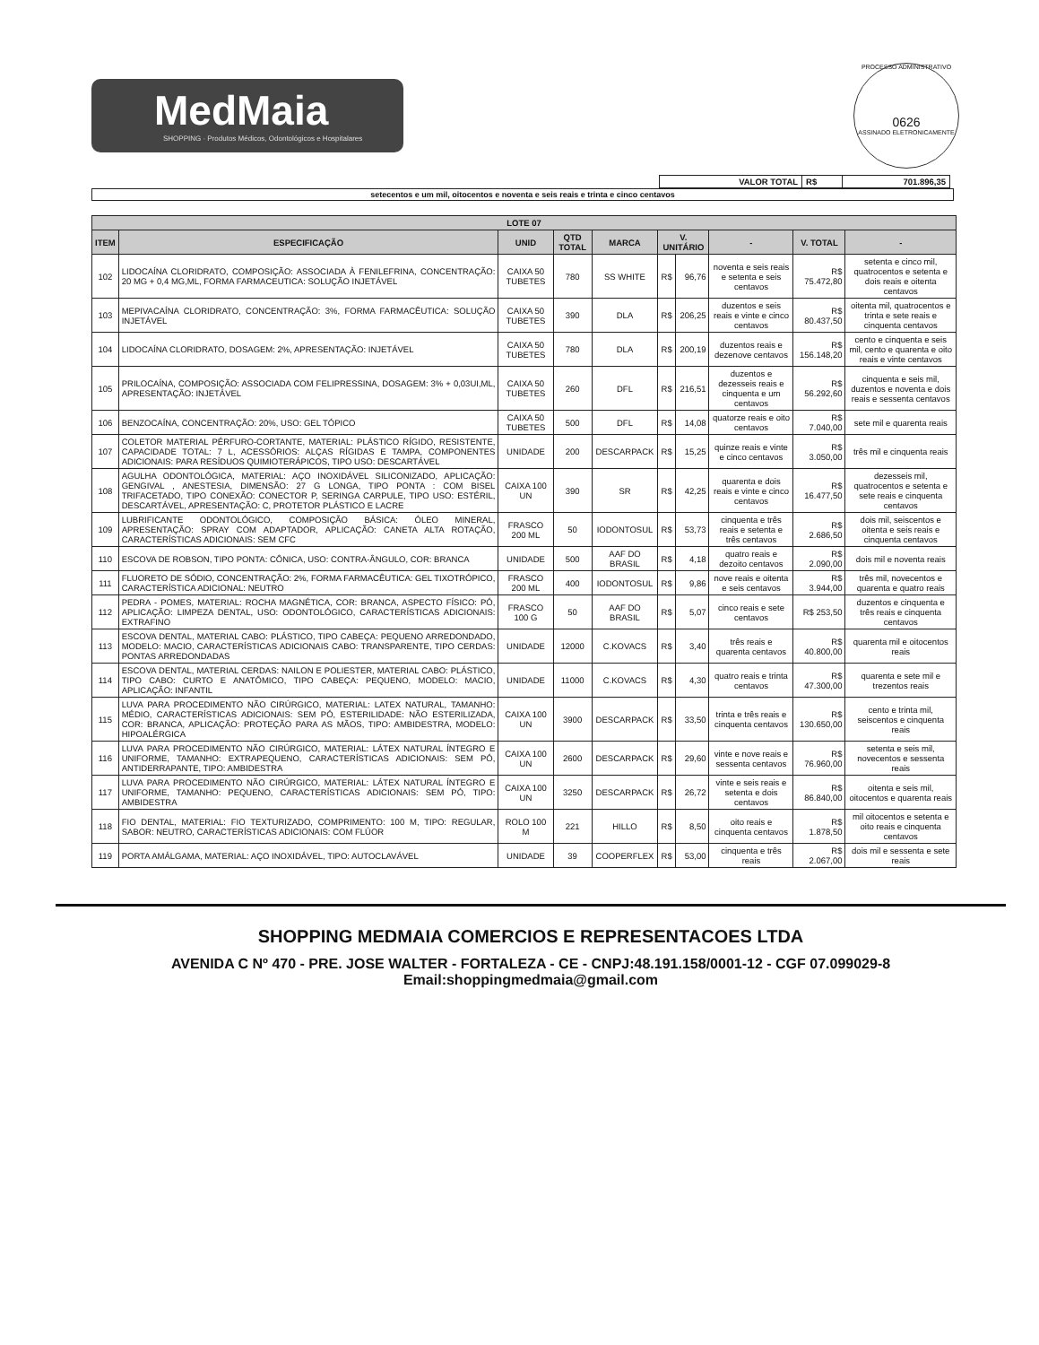MedMaia
SHOPPING · Produtos Médicos, Odontológicos e Hospitalares
PROCESSO ADMINISTRATIVO
0626
ASSINADO ELETRONICAMENTE
| VALOR TOTAL | R$ | 701.896,35 |
setecentos e um mil, oitocentos e noventa e seis reais e trinta e cinco centavos
| LOTE 07 | | | | | | | | | |
| --- | --- | --- | --- | --- | --- | --- | --- | --- | --- |
| ITEM | ESPECIFICAÇÃO | UNID | QTD TOTAL | MARCA | V. UNITÁRIO | | - | V. TOTAL | - |
| 102 | LIDOCAÍNA CLORIDRATO, COMPOSIÇÃO: ASSOCIADA À FENILEFRINA, CONCENTRAÇÃO: 20 MG + 0,4 MG,ML, FORMA FARMACEUTICA: SOLUÇÃO INJETÁVEL | CAIXA 50 TUBETES | 780 | SS WHITE | R$ | 96,76 | noventa e seis reais e setenta e seis centavos | R$ 75.472,80 | setenta e cinco mil, quatrocentos e setenta e dois reais e oitenta centavos |
| 103 | MEPIVACAÍNA CLORIDRATO, CONCENTRAÇÃO: 3%, FORMA FARMACÊUTICA: SOLUÇÃO INJETÁVEL | CAIXA 50 TUBETES | 390 | DLA | R$ | 206,25 | duzentos e seis reais e vinte e cinco centavos | R$ 80.437,50 | oitenta mil, quatrocentos e trinta e sete reais e cinquenta centavos |
| 104 | LIDOCAÍNA CLORIDRATO, DOSAGEM: 2%, APRESENTAÇÃO: INJETÁVEL | CAIXA 50 TUBETES | 780 | DLA | R$ | 200,19 | duzentos reais e dezenove centavos | R$ 156.148,20 | cento e cinquenta e seis mil, cento e quarenta e oito reais e vinte centavos |
| 105 | PRILOCAÍNA, COMPOSIÇÃO: ASSOCIADA COM FELIPRESSINA, DOSAGEM: 3% + 0,03UI,ML, APRESENTAÇÃO: INJETÁVEL | CAIXA 50 TUBETES | 260 | DFL | R$ | 216,51 | duzentos e dezesseis reais e cinquenta e um centavos | R$ 56.292,60 | cinquenta e seis mil, duzentos e noventa e dois reais e sessenta centavos |
| 106 | BENZOCAÍNA, CONCENTRAÇÃO: 20%, USO: GEL TÓPICO | CAIXA 50 TUBETES | 500 | DFL | R$ | 14,08 | quatorze reais e oito centavos | R$ 7.040,00 | sete mil e quarenta reais |
| 107 | COLETOR MATERIAL PÉRFURO-CORTANTE, MATERIAL: PLÁSTICO RÍGIDO, RESISTENTE, CAPACIDADE TOTAL: 7 L, ACESSÓRIOS: ALÇAS RÍGIDAS E TAMPA, COMPONENTES ADICIONAIS: PARA RESÍDUOS QUIMIOTERÁPICOS, TIPO USO: DESCARTÁVEL | UNIDADE | 200 | DESCARPACK | R$ | 15,25 | quinze reais e vinte e cinco centavos | R$ 3.050,00 | três mil e cinquenta reais |
| 108 | AGULHA ODONTOLÓGICA, MATERIAL: AÇO INOXIDÁVEL SILICONIZADO, APLICAÇÃO: GENGIVAL , ANESTESIA, DIMENSÃO: 27 G LONGA, TIPO PONTA : COM BISEL TRIFACETADO, TIPO CONEXÃO: CONECTOR P, SERINGA CARPULE, TIPO USO: ESTÉRIL, DESCARTÁVEL, APRESENTAÇÃO: C, PROTETOR PLÁSTICO E LACRE | CAIXA 100 UN | 390 | SR | R$ | 42,25 | quarenta e dois reais e vinte e cinco centavos | R$ 16.477,50 | dezesseis mil, quatrocentos e setenta e sete reais e cinquenta centavos |
| 109 | LUBRIFICANTE ODONTOLÓGICO, COMPOSIÇÃO BÁSICA: ÓLEO MINERAL, APRESENTAÇÃO: SPRAY COM ADAPTADOR, APLICAÇÃO: CANETA ALTA ROTAÇÃO, CARACTERÍSTICAS ADICIONAIS: SEM CFC | FRASCO 200 ML | 50 | IODONTOSUL | R$ | 53,73 | cinquenta e três reais e setenta e três centavos | R$ 2.686,50 | dois mil, seiscentos e oitenta e seis reais e cinquenta centavos |
| 110 | ESCOVA DE ROBSON, TIPO PONTA: CÔNICA, USO: CONTRA-ÂNGULO, COR: BRANCA | UNIDADE | 500 | AAF DO BRASIL | R$ | 4,18 | quatro reais e dezoito centavos | R$ 2.090,00 | dois mil e noventa reais |
| 111 | FLUORETO DE SÓDIO, CONCENTRAÇÃO: 2%, FORMA FARMACÊUTICA: GEL TIXOTRÓPICO, CARACTERÍSTICA ADICIONAL: NEUTRO | FRASCO 200 ML | 400 | IODONTOSUL | R$ | 9,86 | nove reais e oitenta e seis centavos | R$ 3.944,00 | três mil, novecentos e quarenta e quatro reais |
| 112 | PEDRA - POMES, MATERIAL: ROCHA MAGNÉTICA, COR: BRANCA, ASPECTO FÍSICO: PÓ, APLICAÇÃO: LIMPEZA DENTAL, USO: ODONTOLÓGICO, CARACTERÍSTICAS ADICIONAIS: EXTRAFINO | FRASCO 100 G | 50 | AAF DO BRASIL | R$ | 5,07 | cinco reais e sete centavos | R$ 253,50 | duzentos e cinquenta e três reais e cinquenta centavos |
| 113 | ESCOVA DENTAL, MATERIAL CABO: PLÁSTICO, TIPO CABEÇA: PEQUENO ARREDONDADO, MODELO: MACIO, CARACTERÍSTICAS ADICIONAIS CABO: TRANSPARENTE, TIPO CERDAS: PONTAS ARREDONDADAS | UNIDADE | 12000 | C.KOVACS | R$ | 3,40 | três reais e quarenta centavos | R$ 40.800,00 | quarenta mil e oitocentos reais |
| 114 | ESCOVA DENTAL, MATERIAL CERDAS: NAILON E POLIESTER, MATERIAL CABO: PLÁSTICO, TIPO CABO: CURTO E ANATÔMICO, TIPO CABEÇA: PEQUENO, MODELO: MACIO, APLICAÇÃO: INFANTIL | UNIDADE | 11000 | C.KOVACS | R$ | 4,30 | quatro reais e trinta centavos | R$ 47.300,00 | quarenta e sete mil e trezentos reais |
| 115 | LUVA PARA PROCEDIMENTO NÃO CIRÚRGICO, MATERIAL: LATEX NATURAL, TAMANHO: MÉDIO, CARACTERÍSTICAS ADICIONAIS: SEM PÓ, ESTERILIDADE: NÃO ESTERILIZADA, COR: BRANCA, APLICAÇÃO: PROTEÇÃO PARA AS MÃOS, TIPO: AMBIDESTRA, MODELO: HIPOALÉRGICA | CAIXA 100 UN | 3900 | DESCARPACK | R$ | 33,50 | trinta e três reais e cinquenta centavos | R$ 130.650,00 | cento e trinta mil, seiscentos e cinquenta reais |
| 116 | LUVA PARA PROCEDIMENTO NÃO CIRÚRGICO, MATERIAL: LÁTEX NATURAL ÍNTEGRO E UNIFORME, TAMANHO: EXTRAPEQUENO, CARACTERÍSTICAS ADICIONAIS: SEM PÓ, ANTIDERRAPANTE, TIPO: AMBIDESTRA | CAIXA 100 UN | 2600 | DESCARPACK | R$ | 29,60 | vinte e nove reais e sessenta centavos | R$ 76.960,00 | setenta e seis mil, novecentos e sessenta reais |
| 117 | LUVA PARA PROCEDIMENTO NÃO CIRÚRGICO, MATERIAL: LÁTEX NATURAL ÍNTEGRO E UNIFORME, TAMANHO: PEQUENO, CARACTERÍSTICAS ADICIONAIS: SEM PÓ, TIPO: AMBIDESTRA | CAIXA 100 UN | 3250 | DESCARPACK | R$ | 26,72 | vinte e seis reais e setenta e dois centavos | R$ 86.840,00 | oitenta e seis mil, oitocentos e quarenta reais |
| 118 | FIO DENTAL, MATERIAL: FIO TEXTURIZADO, COMPRIMENTO: 100 M, TIPO: REGULAR, SABOR: NEUTRO, CARACTERÍSTICAS ADICIONAIS: COM FLÚOR | ROLO 100 M | 221 | HILLO | R$ | 8,50 | oito reais e cinquenta centavos | R$ 1.878,50 | mil oitocentos e setenta e oito reais e cinquenta centavos |
| 119 | PORTA AMÁLGAMA, MATERIAL: AÇO INOXIDÁVEL, TIPO: AUTOCLAVÁVEL | UNIDADE | 39 | COOPERFLEX | R$ | 53,00 | cinquenta e três reais | R$ 2.067,00 | dois mil e sessenta e sete reais |
SHOPPING MEDMAIA COMERCIOS E REPRESENTACOES LTDA
AVENIDA C Nº 470 - PRE. JOSE WALTER - FORTALEZA - CE - CNPJ:48.191.158/0001-12 - CGF 07.099029-8
Email:shoppingmedmaia@gmail.com